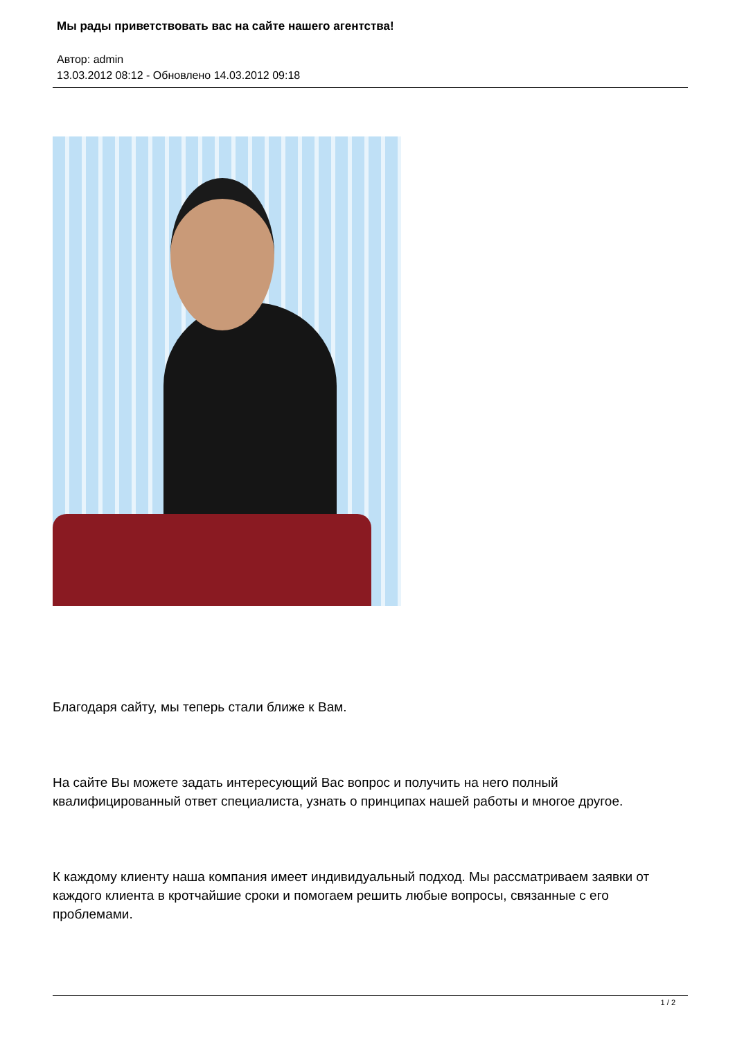Мы рады приветствовать вас на сайте нашего агентства!
Автор: admin
13.03.2012 08:12 - Обновлено 14.03.2012 09:18
Благодаря сайту, мы теперь стали ближе к Вам.
На сайте Вы можете задать интересующий Вас вопрос и получить на него полный квалифицированный ответ специалиста, узнать о принципах нашей работы и многое другое.
К каждому клиенту наша компания имеет индивидуальный подход. Мы рассматриваем заявки от каждого клиента в кротчайшие сроки и помогаем решить любые вопросы, связанные с его проблемами.
1 / 2